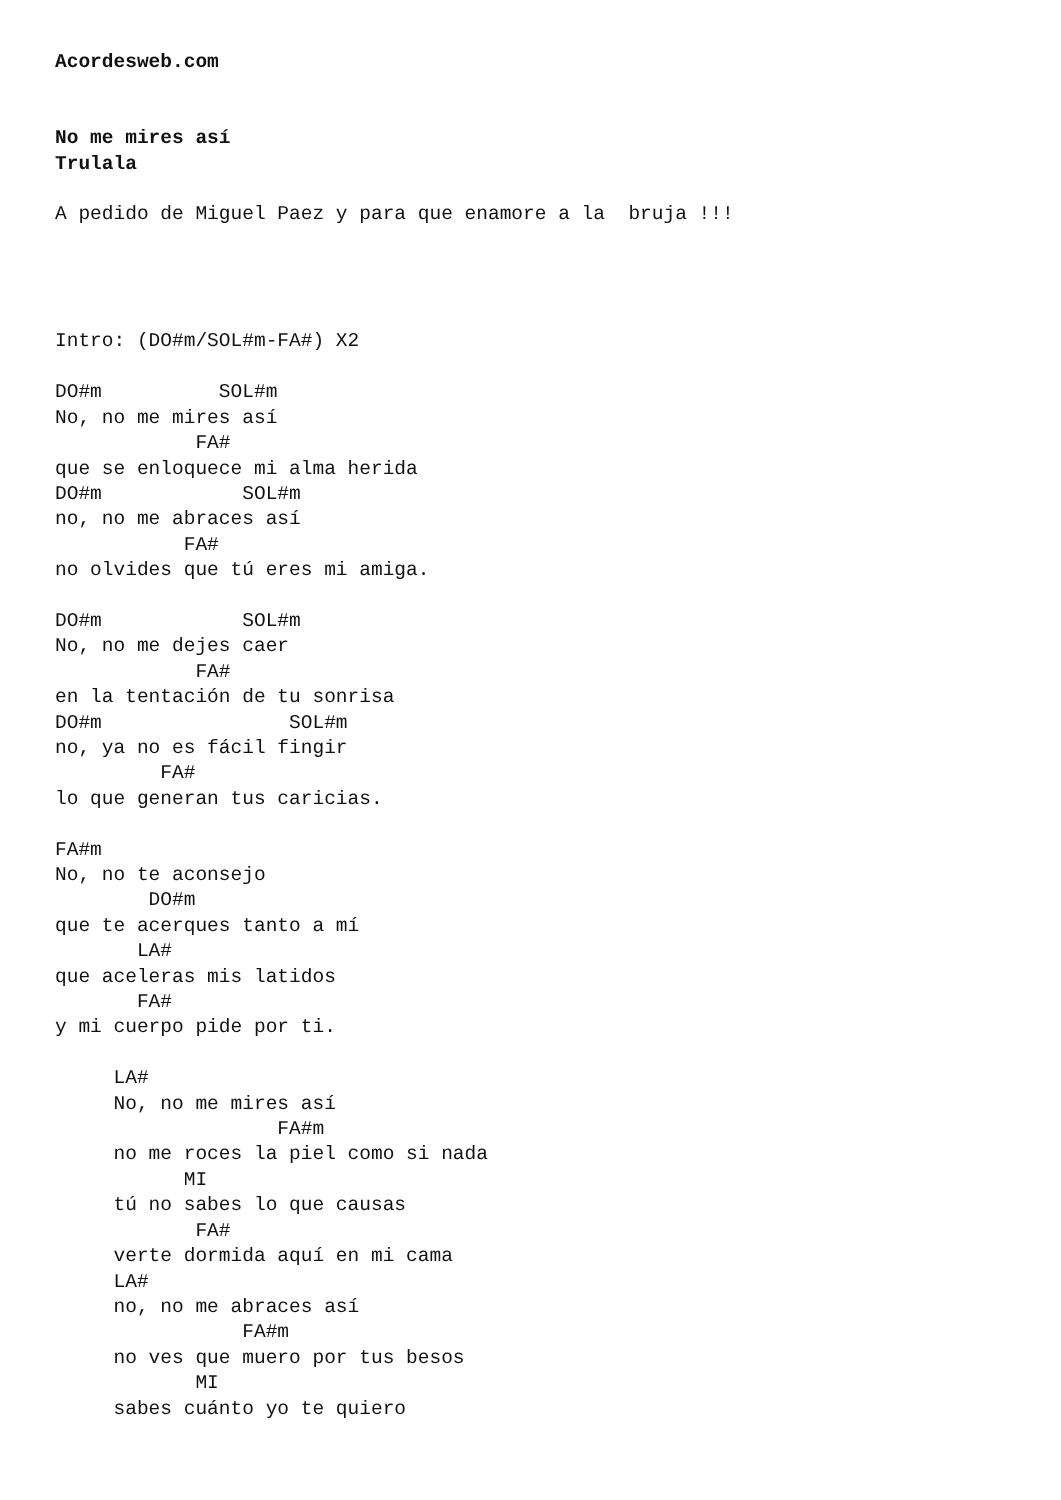Acordesweb.com


No me mires así
Trulala

A pedido de Miguel Paez y para que enamore a la  bruja !!!




Intro: (DO#m/SOL#m-FA#) X2

DO#m          SOL#m
No, no me mires así
            FA#
que se enloquece mi alma herida
DO#m            SOL#m
no, no me abraces así
           FA#
no olvides que tú eres mi amiga.

DO#m            SOL#m
No, no me dejes caer
            FA#
en la tentación de tu sonrisa
DO#m                SOL#m
no, ya no es fácil fingir
         FA#
lo que generan tus caricias.

FA#m
No, no te aconsejo
        DO#m
que te acerques tanto a mí
       LA#
que aceleras mis latidos
       FA#
y mi cuerpo pide por ti.

     LA#
     No, no me mires así
                   FA#m
     no me roces la piel como si nada
           MI
     tú no sabes lo que causas
            FA#
     verte dormida aquí en mi cama
     LA#
     no, no me abraces así
                FA#m
     no ves que muero por tus besos
            MI
     sabes cuánto yo te quiero